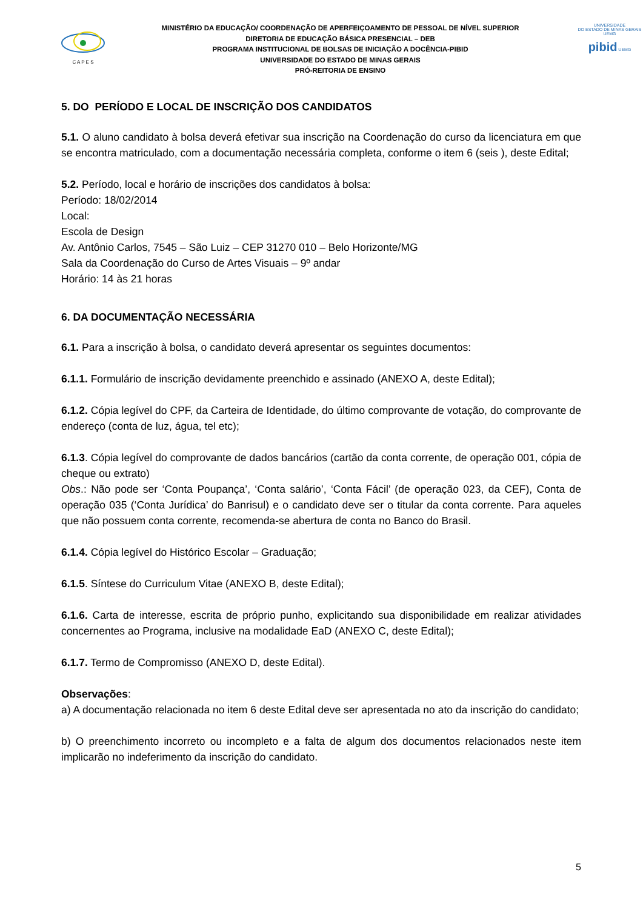C A P E S
MINISTÉRIO DA EDUCAÇÃO/ COORDENAÇÃO DE APERFEIÇOAMENTO DE PESSOAL DE NÍVEL SUPERIOR
DIRETORIA DE EDUCAÇÃO BÁSICA PRESENCIAL – DEB
PROGRAMA INSTITUCIONAL DE BOLSAS DE INICIAÇÃO A DOCÊNCIA-PIBID
UNIVERSIDADE DO ESTADO DE MINAS GERAIS
PRÓ-REITORIA DE ENSINO
UNIVERSIDADE
DO ESTADO DE MINAS GERAIS UEMG
pibid UEMG
5. DO PERÍODO E LOCAL DE INSCRIÇÃO DOS CANDIDATOS
5.1. O aluno candidato à bolsa deverá efetivar sua inscrição na Coordenação do curso da licenciatura em que se encontra matriculado, com a documentação necessária completa, conforme o item 6 (seis ), deste Edital;
5.2. Período, local e horário de inscrições dos candidatos à bolsa:
Período: 18/02/2014
Local:
Escola de Design
Av. Antônio Carlos, 7545 – São Luiz – CEP 31270 010 – Belo Horizonte/MG
Sala da Coordenação do Curso de Artes Visuais – 9º andar
Horário: 14 às 21 horas
6. DA DOCUMENTAÇÃO NECESSÁRIA
6.1. Para a inscrição à bolsa, o candidato deverá apresentar os seguintes documentos:
6.1.1. Formulário de inscrição devidamente preenchido e assinado (ANEXO A, deste Edital);
6.1.2. Cópia legível do CPF, da Carteira de Identidade, do último comprovante de votação, do comprovante de endereço (conta de luz, água, tel etc);
6.1.3. Cópia legível do comprovante de dados bancários (cartão da conta corrente, de operação 001, cópia de cheque ou extrato)
Obs.: Não pode ser ‘Conta Poupança’, ‘Conta salário’, ‘Conta Fácil’ (de operação 023, da CEF), Conta de operação 035 (‘Conta Jurídica’ do Banrisul) e o candidato deve ser o titular da conta corrente. Para aqueles que não possuem conta corrente, recomenda-se abertura de conta no Banco do Brasil.
6.1.4. Cópia legível do Histórico Escolar – Graduação;
6.1.5. Síntese do Curriculum Vitae (ANEXO B, deste Edital);
6.1.6. Carta de interesse, escrita de próprio punho, explicitando sua disponibilidade em realizar atividades concernentes ao Programa, inclusive na modalidade EaD (ANEXO C, deste Edital);
6.1.7. Termo de Compromisso (ANEXO D, deste Edital).
Observações:
a) A documentação relacionada no item 6 deste Edital deve ser apresentada no ato da inscrição do candidato;
b) O preenchimento incorreto ou incompleto e a falta de algum dos documentos relacionados neste item implicarão no indeferimento da inscrição do candidato.
5